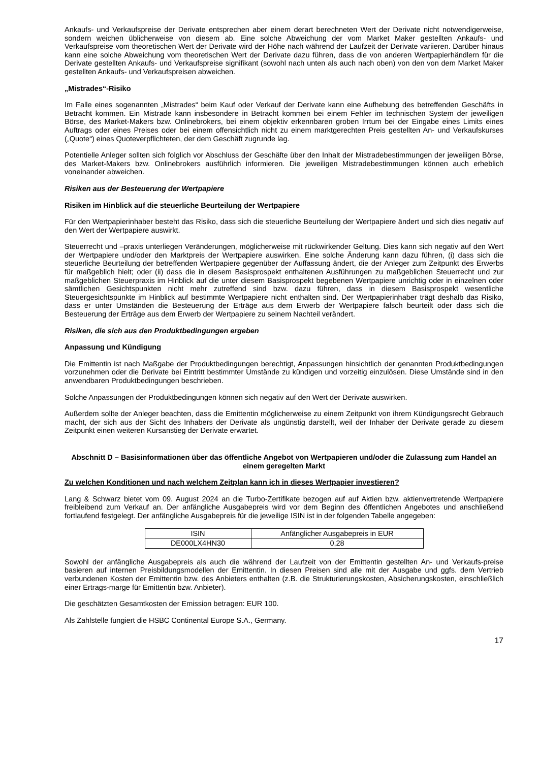Ankaufs- und Verkaufspreise der Derivate entsprechen aber einem derart berechneten Wert der Derivate nicht notwendigerweise, sondern weichen üblicherweise von diesem ab. Eine solche Abweichung der vom Market Maker gestellten Ankaufs- und Verkaufspreise vom theoretischen Wert der Derivate wird der Höhe nach während der Laufzeit der Derivate variieren. Darüber hinaus kann eine solche Abweichung vom theoretischen Wert der Derivate dazu führen, dass die von anderen Wertpapierhändlern für die Derivate gestellten Ankaufs- und Verkaufspreise signifikant (sowohl nach unten als auch nach oben) von den von dem Market Maker gestellten Ankaufs- und Verkaufspreisen abweichen.
„Mistrades“-Risiko
Im Falle eines sogenannten „Mistrades“ beim Kauf oder Verkauf der Derivate kann eine Aufhebung des betreffenden Geschäfts in Betracht kommen. Ein Mistrade kann insbesondere in Betracht kommen bei einem Fehler im technischen System der jeweiligen Börse, des Market-Makers bzw. Onlinebrokers, bei einem objektiv erkennbaren groben Irrtum bei der Eingabe eines Limits eines Auftrags oder eines Preises oder bei einem offensichtlich nicht zu einem marktgerechten Preis gestellten An- und Verkaufskurses („Quote“) eines Quoteverpflichteten, der dem Geschäft zugrunde lag.
Potentielle Anleger sollten sich folglich vor Abschluss der Geschäfte über den Inhalt der Mistradebestimmungen der jeweiligen Börse, des Market-Makers bzw. Onlinebrokers ausführlich informieren. Die jeweiligen Mistradebestimmungen können auch erheblich voneinander abweichen.
Risiken aus der Besteuerung der Wertpapiere
Risiken im Hinblick auf die steuerliche Beurteilung der Wertpapiere
Für den Wertpapierinhaber besteht das Risiko, dass sich die steuerliche Beurteilung der Wertpapiere ändert und sich dies negativ auf den Wert der Wertpapiere auswirkt.
Steuerrecht und –praxis unterliegen Veränderungen, möglicherweise mit rückwirkender Geltung. Dies kann sich negativ auf den Wert der Wertpapiere und/oder den Marktpreis der Wertpapiere auswirken. Eine solche Änderung kann dazu führen, (i) dass sich die steuerliche Beurteilung der betreffenden Wertpapiere gegenüber der Auffassung ändert, die der Anleger zum Zeitpunkt des Erwerbs für maßgeblich hielt; oder (ii) dass die in diesem Basisprospekt enthaltenen Ausführungen zu maßgeblichen Steuerrecht und zur maßgeblichen Steuerpraxis im Hinblick auf die unter diesem Basisprospekt begebenen Wertpapiere unrichtig oder in einzelnen oder sämtlichen Gesichtspunkten nicht mehr zutreffend sind bzw. dazu führen, dass in diesem Basisprospekt wesentliche Steuergesichtspunkte im Hinblick auf bestimmte Wertpapiere nicht enthalten sind. Der Wertpapierinhaber trägt deshalb das Risiko, dass er unter Umständen die Besteuerung der Erträge aus dem Erwerb der Wertpapiere falsch beurteilt oder dass sich die Besteuerung der Erträge aus dem Erwerb der Wertpapiere zu seinem Nachteil verändert.
Risiken, die sich aus den Produktbedingungen ergeben
Anpassung und Kündigung
Die Emittentin ist nach Maßgabe der Produktbedingungen berechtigt, Anpassungen hinsichtlich der genannten Produktbedingungen vorzunehmen oder die Derivate bei Eintritt bestimmter Umstände zu kündigen und vorzeitig einzulösen. Diese Umstände sind in den anwendbaren Produktbedingungen beschrieben.
Solche Anpassungen der Produktbedingungen können sich negativ auf den Wert der Derivate auswirken.
Außerdem sollte der Anleger beachten, dass die Emittentin möglicherweise zu einem Zeitpunkt von ihrem Kündigungsrecht Gebrauch macht, der sich aus der Sicht des Inhabers der Derivate als ungünstig darstellt, weil der Inhaber der Derivate gerade zu diesem Zeitpunkt einen weiteren Kursanstieg der Derivate erwartet.
Abschnitt D – Basisinformationen über das öffentliche Angebot von Wertpapieren und/oder die Zulassung zum Handel an einem geregelten Markt
Zu welchen Konditionen und nach welchem Zeitplan kann ich in dieses Wertpapier investieren?
Lang & Schwarz bietet vom 09. August 2024 an die Turbo-Zertifikate bezogen auf auf Aktien bzw. aktienvertretende Wertpapiere freibleibend zum Verkauf an. Der anfängliche Ausgabepreis wird vor dem Beginn des öffentlichen Angebotes und anschließend fortlaufend festgelegt. Der anfängliche Ausgabepreis für die jeweilige ISIN ist in der folgenden Tabelle angegeben:
| ISIN | Anfänglicher Ausgabepreis in EUR |
| --- | --- |
| DE000LX4HN30 | 0,28 |
Sowohl der anfängliche Ausgabepreis als auch die während der Laufzeit von der Emittentin gestellten An- und Verkaufs-preise basieren auf internen Preisbildungsmodellen der Emittentin. In diesen Preisen sind alle mit der Ausgabe und ggfs. dem Vertrieb verbundenen Kosten der Emittentin bzw. des Anbieters enthalten (z.B. die Strukturierungskosten, Absicherungskosten, einschließlich einer Ertrags-marge für Emittentin bzw. Anbieter).
Die geschätzten Gesamtkosten der Emission betragen: EUR 100.
Als Zahlstelle fungiert die HSBC Continental Europe S.A., Germany.
17